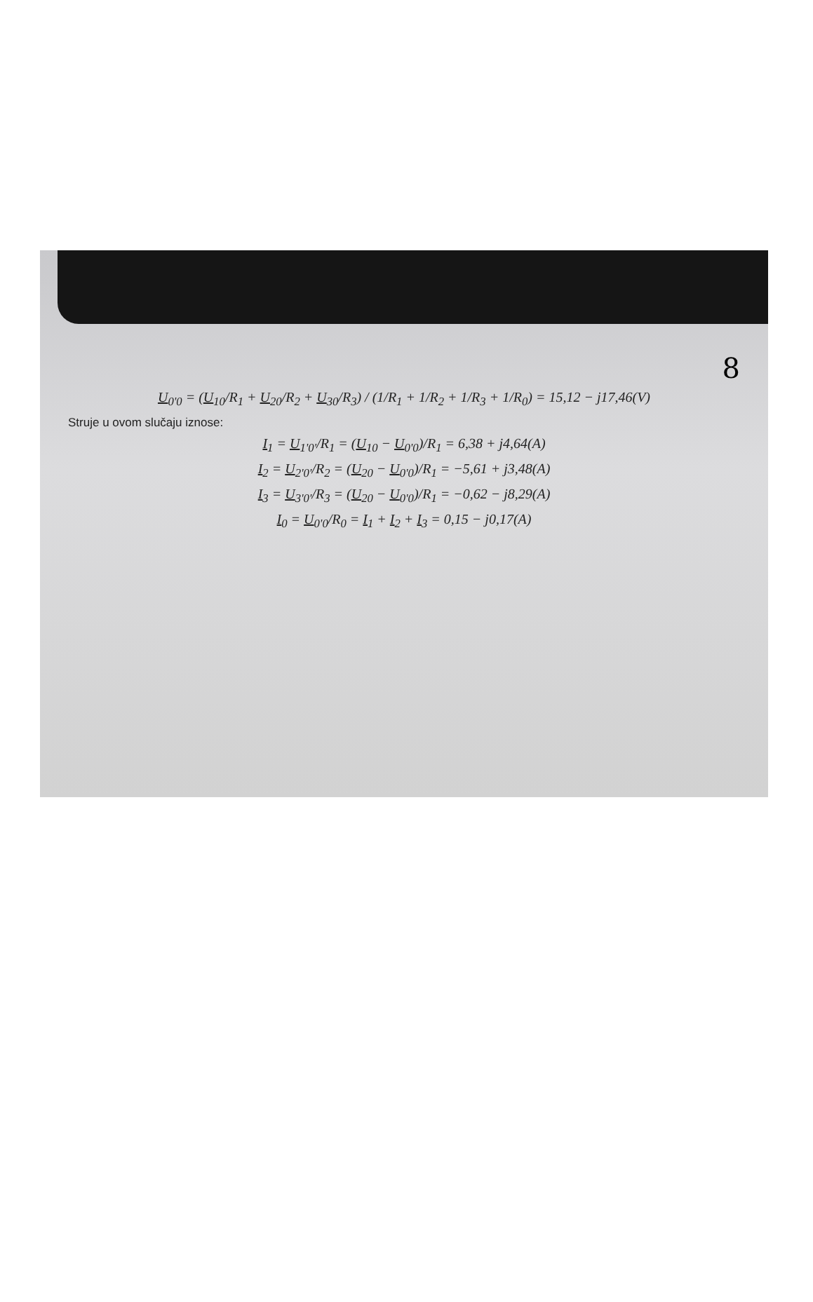8
U<sub>0'0</sub> = (U<sub>10</sub>/R<sub>1</sub> + U<sub>20</sub>/R<sub>2</sub> + U<sub>30</sub>/R<sub>3</sub>) / (1/R<sub>1</sub> + 1/R<sub>2</sub> + 1/R<sub>3</sub> + 1/R<sub>0</sub>) = 15,12 − j17,46(V)
Struje u ovom slučaju iznose:
I<sub>1</sub> = U<sub>1'0'</sub>/R<sub>1</sub> = (U<sub>10</sub> − U<sub>0'0</sub>)/R<sub>1</sub> = 6,38 + j4,64(A)
I<sub>2</sub> = U<sub>2'0'</sub>/R<sub>2</sub> = (U<sub>20</sub> − U<sub>0'0</sub>)/R<sub>1</sub> = −5,61 + j3,48(A)
I<sub>3</sub> = U<sub>3'0'</sub>/R<sub>3</sub> = (U<sub>20</sub> − U<sub>0'0</sub>)/R<sub>1</sub> = −0,62 − j8,29(A)
I<sub>0</sub> = U<sub>0'0</sub>/R<sub>0</sub> = I<sub>1</sub> + I<sub>2</sub> + I<sub>3</sub> = 0,15 − j0,17(A)